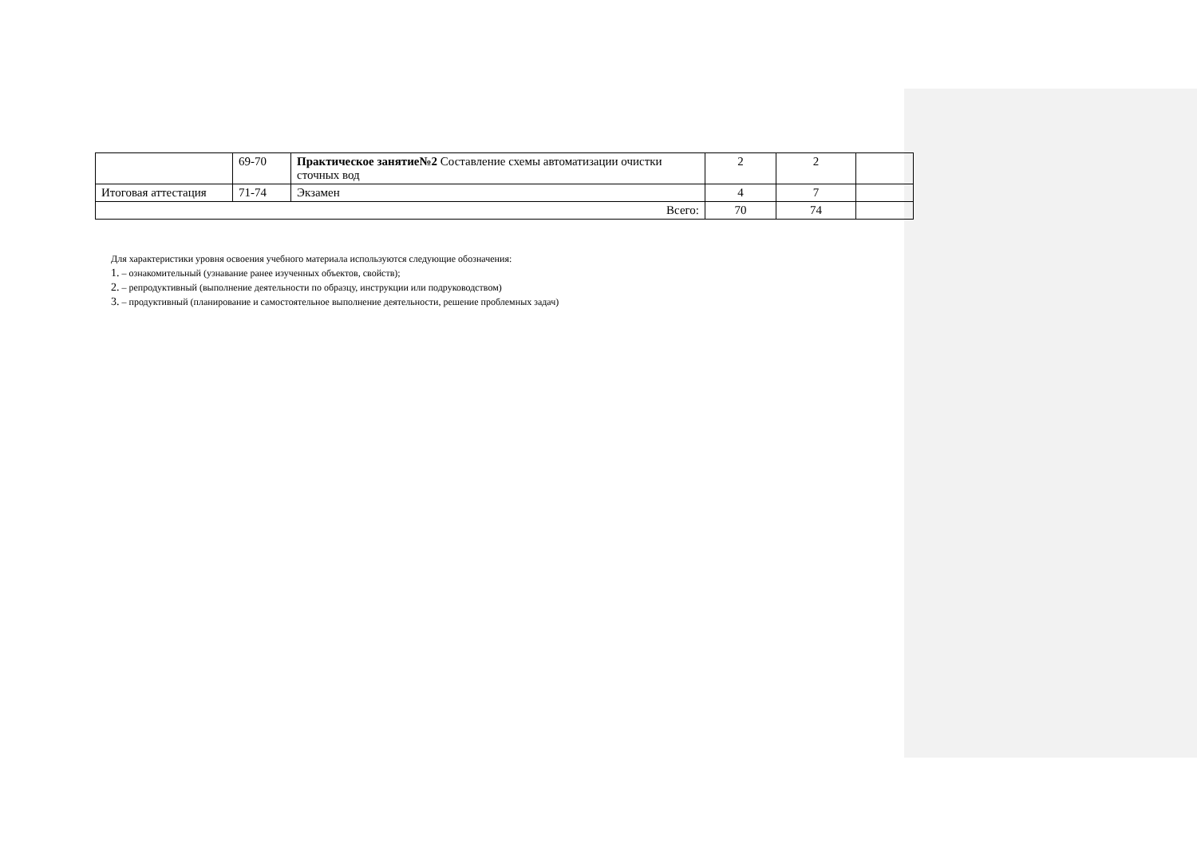| | 69-70 | Практическое занятие№2 Составление схемы автоматизации очистки сточных вод | 2 | 2 | |
| Итоговая аттестация | 71-74 | Экзамен | 4 | 7 | |
| Всего: | | | 70 | 74 | |
Для характеристики уровня освоения учебного материала используются следующие обозначения:
1. – ознакомительный (узнавание ранее изученных объектов, свойств);
2. – репродуктивный (выполнение деятельности по образцу, инструкции или подруководством)
3. – продуктивный (планирование и самостоятельное выполнение деятельности, решение проблемных задач)